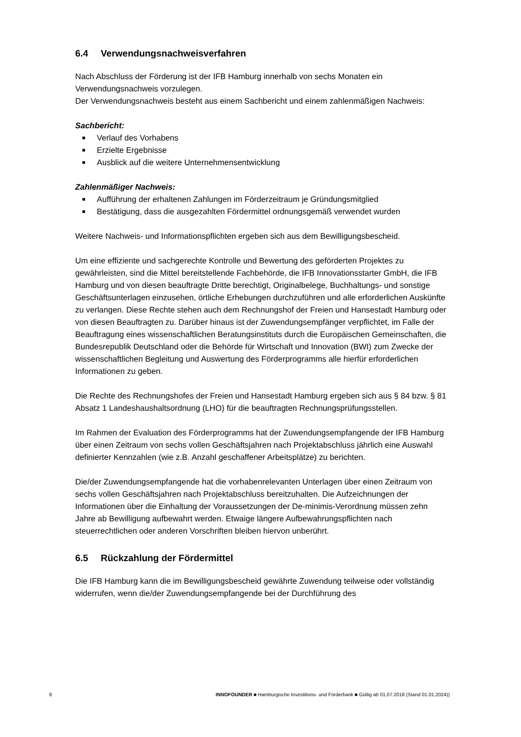6.4 Verwendungsnachweisverfahren
Nach Abschluss der Förderung ist der IFB Hamburg innerhalb von sechs Monaten ein Verwendungsnachweis vorzulegen.
Der Verwendungsnachweis besteht aus einem Sachbericht und einem zahlenmäßigen Nachweis:
Sachbericht:
■ Verlauf des Vorhabens
■ Erzielte Ergebnisse
■ Ausblick auf die weitere Unternehmensentwicklung
Zahlenmäßiger Nachweis:
■ Aufführung der erhaltenen Zahlungen im Förderzeitraum je Gründungsmitglied
■ Bestätigung, dass die ausgezahlten Fördermittel ordnungsgemäß verwendet wurden
Weitere Nachweis- und Informationspflichten ergeben sich aus dem Bewilligungsbescheid.
Um eine effiziente und sachgerechte Kontrolle und Bewertung des geförderten Projektes zu gewährleisten, sind die Mittel bereitstellende Fachbehörde, die IFB Innovationsstarter GmbH, die IFB Hamburg und von diesen beauftragte Dritte berechtigt, Originalbelege, Buchhaltungs- und sonstige Geschäftsunterlagen einzusehen, örtliche Erhebungen durchzuführen und alle erforderlichen Auskünfte zu verlangen. Diese Rechte stehen auch dem Rechnungshof der Freien und Hansestadt Hamburg oder von diesen Beauftragten zu. Darüber hinaus ist der Zuwendungsempfänger verpflichtet, im Falle der Beauftragung eines wissenschaftlichen Beratungsinstituts durch die Europäischen Gemeinschaften, die Bundesrepublik Deutschland oder die Behörde für Wirtschaft und Innovation (BWI) zum Zwecke der wissenschaftlichen Begleitung und Auswertung des Förderprogramms alle hierfür erforderlichen Informationen zu geben.
Die Rechte des Rechnungshofes der Freien und Hansestadt Hamburg ergeben sich aus § 84 bzw. § 81 Absatz 1 Landeshaushaltsordnung (LHO) für die beauftragten Rechnungsprüfungsstellen.
Im Rahmen der Evaluation des Förderprogramms hat der Zuwendungsempfangende der IFB Hamburg über einen Zeitraum von sechs vollen Geschäftsjahren nach Projektabschluss jährlich eine Auswahl definierter Kennzahlen (wie z.B. Anzahl geschaffener Arbeitsplätze) zu berichten.
Die/der Zuwendungsempfangende hat die vorhabenrelevanten Unterlagen über einen Zeitraum von sechs vollen Geschäftsjahren nach Projektabschluss bereitzuhalten. Die Aufzeichnungen der Informationen über die Einhaltung der Voraussetzungen der De-minimis-Verordnung müssen zehn Jahre ab Bewilligung aufbewahrt werden. Etwaige längere Aufbewahrungspflichten nach steuerrechtlichen oder anderen Vorschriften bleiben hiervon unberührt.
6.5 Rückzahlung der Fördermittel
Die IFB Hamburg kann die im Bewilligungsbescheid gewährte Zuwendung teilweise oder vollständig widerrufen, wenn die/der Zuwendungsempfangende bei der Durchführung des
8 INNOFOUNDER ■ Hamburgische Investitions- und Förderbank ■ Gültig ab 01.07.2018 (Stand 01.01.2024))